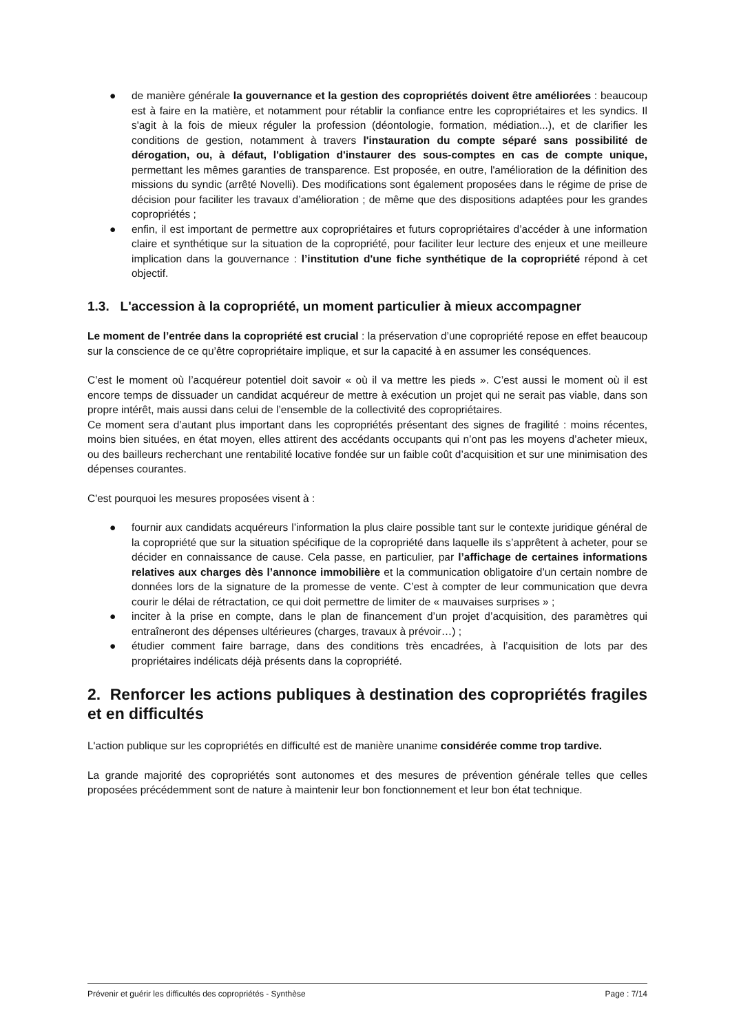● de manière générale la gouvernance et la gestion des copropriétés doivent être améliorées : beaucoup est à faire en la matière, et notamment pour rétablir la confiance entre les copropriétaires et les syndics. Il s'agit à la fois de mieux réguler la profession (déontologie, formation, médiation...), et de clarifier les conditions de gestion, notamment à travers l'instauration du compte séparé sans possibilité de dérogation, ou, à défaut, l'obligation d'instaurer des sous-comptes en cas de compte unique, permettant les mêmes garanties de transparence. Est proposée, en outre, l'amélioration de la définition des missions du syndic (arrêté Novelli). Des modifications sont également proposées dans le régime de prise de décision pour faciliter les travaux d’amélioration ; de même que des dispositions adaptées pour les grandes copropriétés ;
● enfin, il est important de permettre aux copropriétaires et futurs copropriétaires d’accéder à une information claire et synthétique sur la situation de la copropriété, pour faciliter leur lecture des enjeux et une meilleure implication dans la gouvernance : l’institution d'une fiche synthétique de la copropriété répond à cet objectif.
1.3. L'accession à la copropriété, un moment particulier à mieux accompagner
Le moment de l’entrée dans la copropriété est crucial : la préservation d’une copropriété repose en effet beaucoup sur la conscience de ce qu’être copropriétaire implique, et sur la capacité à en assumer les conséquences.
C’est le moment où l’acquéreur potentiel doit savoir « où il va mettre les pieds ». C’est aussi le moment où il est encore temps de dissuader un candidat acquéreur de mettre à exécution un projet qui ne serait pas viable, dans son propre intérêt, mais aussi dans celui de l’ensemble de la collectivité des copropriétaires.
Ce moment sera d’autant plus important dans les copropriétés présentant des signes de fragilité : moins récentes, moins bien situées, en état moyen, elles attirent des accédants occupants qui n’ont pas les moyens d’acheter mieux, ou des bailleurs recherchant une rentabilité locative fondée sur un faible coût d’acquisition et sur une minimisation des dépenses courantes.
C'est pourquoi les mesures proposées visent à :
● fournir aux candidats acquéreurs l’information la plus claire possible tant sur le contexte juridique général de la copropriété que sur la situation spécifique de la copropriété dans laquelle ils s’apprêtent à acheter, pour se décider en connaissance de cause. Cela passe, en particulier, par l’affichage de certaines informations relatives aux charges dès l’annonce immobilière et la communication obligatoire d’un certain nombre de données lors de la signature de la promesse de vente. C’est à compter de leur communication que devra courir le délai de rétractation, ce qui doit permettre de limiter de « mauvaises surprises » ;
● inciter à la prise en compte, dans le plan de financement d’un projet d’acquisition, des paramètres qui entraîneront des dépenses ultérieures (charges, travaux à prévoir…) ;
● étudier comment faire barrage, dans des conditions très encadrées, à l’acquisition de lots par des propriétaires indélicats déjà présents dans la copropriété.
2. Renforcer les actions publiques à destination des copropriétés fragiles et en difficultés
L'action publique sur les copropriétés en difficulté est de manière unanime considérée comme trop tardive.
La grande majorité des copropriétés sont autonomes et des mesures de prévention générale telles que celles proposées précédemment sont de nature à maintenir leur bon fonctionnement et leur bon état technique.
Prévenir et guérir les difficultés des copropriétés - Synthèse Page : 7/14